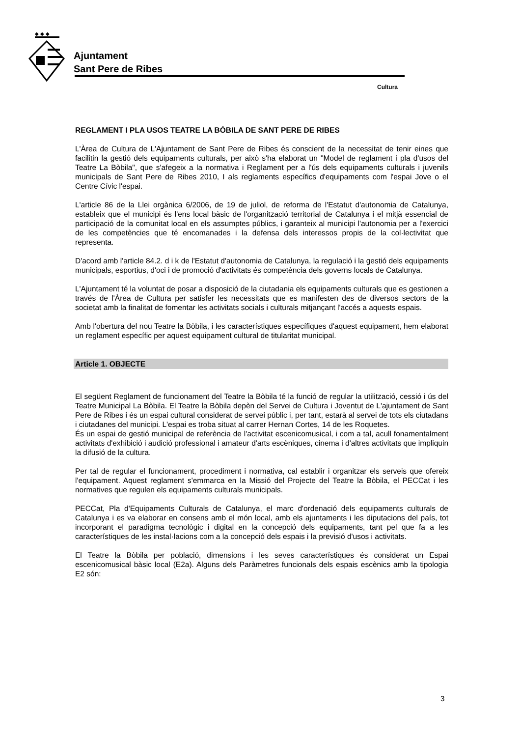◆ ◆ ◆
Ajuntament
Sant Pere de Ribes
Cultura
REGLAMENT I PLA USOS TEATRE LA BÒBILA DE SANT PERE DE RIBES
L'Àrea de Cultura de L'Ajuntament de Sant Pere de Ribes és conscient de la necessitat de tenir eines que facilitin la gestió dels equipaments culturals, per això s'ha elaborat un "Model de reglament i pla d'usos del Teatre La Bòbila", que s'afegeix a la normativa i Reglament per a l'ús dels equipaments culturals i juvenils municipals de Sant Pere de Ribes 2010, I als reglaments específics d'equipaments com l'espai Jove o el Centre Cívic l'espai.
L'article 86 de la Llei orgànica 6/2006, de 19 de juliol, de reforma de l'Estatut d'autonomia de Catalunya, estableix que el municipi és l'ens local bàsic de l'organització territorial de Catalunya i el mitjà essencial de participació de la comunitat local en els assumptes públics, i garanteix al municipi l'autonomia per a l'exercici de les competències que té encomanades i la defensa dels interessos propis de la col·lectivitat que representa.
D'acord amb l'article 84.2. d i k de l'Estatut d'autonomia de Catalunya, la regulació i la gestió dels equipaments municipals, esportius, d'oci i de promoció d'activitats és competència dels governs locals de Catalunya.
L'Ajuntament té la voluntat de posar a disposició de la ciutadania els equipaments culturals que es gestionen a través de l'Àrea de Cultura per satisfer les necessitats que es manifesten des de diversos sectors de la societat amb la finalitat de fomentar les activitats socials i culturals mitjançant l'accés a aquests espais.
Amb l'obertura del nou Teatre la Bòbila, i les característiques específiques d'aquest equipament, hem elaborat un reglament específic per aquest equipament cultural de titularitat municipal.
Article 1. OBJECTE
El següent Reglament de funcionament del Teatre la Bòbila té la funció de regular la utilització, cessió i ús del Teatre Municipal La Bòbila. El Teatre la Bòbila depèn del Servei de Cultura i Joventut de L'ajuntament de Sant Pere de Ribes i és un espai cultural considerat de servei públic i, per tant, estarà al servei de tots els ciutadans i ciutadanes del municipi. L'espai es troba situat al carrer Hernan Cortes, 14 de les Roquetes.
És un espai de gestió municipal de referència de l'activitat escenicomusical, i com a tal, acull fonamentalment activitats d'exhibició i audició professional i amateur d'arts escèniques, cinema i d'altres activitats que impliquin la difusió de la cultura.
Per tal de regular el funcionament, procediment i normativa, cal establir i organitzar els serveis que ofereix l'equipament. Aquest reglament s'emmarca en la Missió del Projecte del Teatre la Bòbila, el PECCat i les normatives que regulen els equipaments culturals municipals.
PECCat, Pla d'Equipaments Culturals de Catalunya, el marc d'ordenació dels equipaments culturals de Catalunya i es va elaborar en consens amb el món local, amb els ajuntaments i les diputacions del país, tot incorporant el paradigma tecnològic i digital en la concepció dels equipaments, tant pel que fa a les característiques de les instal·lacions com a la concepció dels espais i la previsió d'usos i activitats.
El Teatre la Bòbila per població, dimensions i les seves característiques és considerat un Espai escenicomusical bàsic local (E2a). Alguns dels Paràmetres funcionals dels espais escènics amb la tipologia E2 són:
3